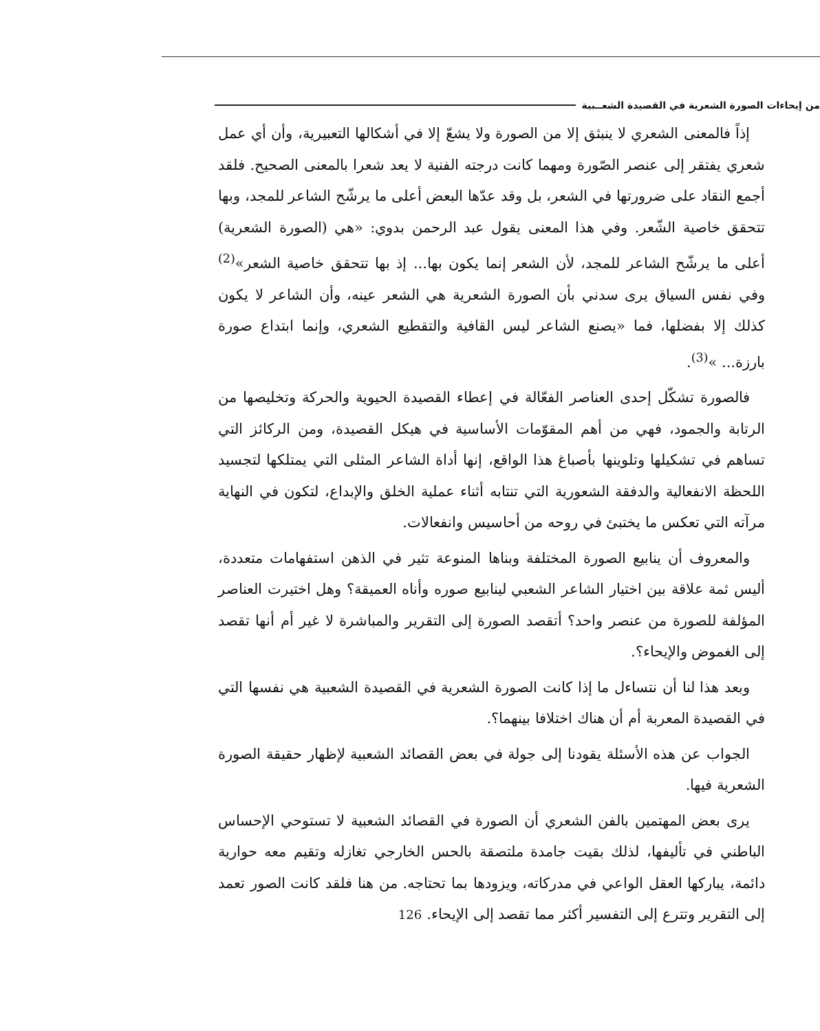من إيحاءات الصورة الشعرية في القصيدة الشعــبية
إذاً فالمعنى الشعري لا ينبثق إلا من الصورة ولا يشعّ إلا في أشكالها التعبيرية، وأن أي عمل شعري يفتقر إلى عنصر الصّورة ومهما كانت درجته الفنية لا يعد شعرا بالمعنى الصحيح. فلقد أجمع النقاد على ضرورتها في الشعر، بل وقد عدّها البعض أعلى ما يرشّح الشاعر للمجد، وبها تتحقق خاصية الشّعر. وفي هذا المعنى يقول عبد الرحمن بدوي: «هي (الصورة الشعرية) أعلى ما يرشّح الشاعر للمجد، لأن الشعر إنما يكون بها... إذ بها تتحقق خاصية الشعر»<sup>(2)</sup> وفي نفس السياق يرى سدني بأن الصورة الشعرية هي الشعر عينه، وأن الشاعر لا يكون كذلك إلا بفضلها، فما «يصنع الشاعر ليس القافية والتقطيع الشعري، وإنما ابتداع صورة بارزة... »<sup>(3)</sup>.
فالصورة تشكّل إحدى العناصر الفعّالة في إعطاء القصيدة الحيوية والحركة وتخليصها من الرتابة والجمود، فهي من أهم المقوّمات الأساسية في هيكل القصيدة، ومن الركائز التي تساهم في تشكيلها وتلوينها بأصباغ هذا الواقع، إنها أداة الشاعر المثلى التي يمتلكها لتجسيد اللحظة الانفعالية والدفقة الشعورية التي تنتابه أثناء عملية الخلق والإبداع، لتكون في النهاية مرآته التي تعكس ما يختبئ في روحه من أحاسيس وانفعالات.
والمعروف أن ينابيع الصورة المختلفة وبناها المنوعة تثير في الذهن استفهامات متعددة، أليس ثمة علاقة بين اختيار الشاعر الشعبي لينابيع صوره وأناه العميقة؟ وهل اختيرت العناصر المؤلفة للصورة من عنصر واحد؟ أتقصد الصورة إلى التقرير والمباشرة لا غير أم أنها تقصد إلى الغموض والإيحاء؟.
وبعد هذا لنا أن نتساءل ما إذا كانت الصورة الشعرية في القصيدة الشعبية هي نفسها التي في القصيدة المعربة أم أن هناك اختلافا بينهما؟.
الجواب عن هذه الأسئلة يقودنا إلى جولة في بعض القصائد الشعبية لإظهار حقيقة الصورة الشعرية فيها.
يرى بعض المهتمين بالفن الشعري أن الصورة في القصائد الشعبية لا تستوحي الإحساس الباطني في تأليفها، لذلك بقيت جامدة ملتصقة بالحس الخارجي تغازله وتقيم معه حوارية دائمة، يباركها العقل الواعي في مدركاته، ويزودها بما تحتاجه. من هنا فلقد كانت الصور تعمد إلى التقرير وتترع إلى التفسير أكثر مما تقصد إلى الإيحاء.
126